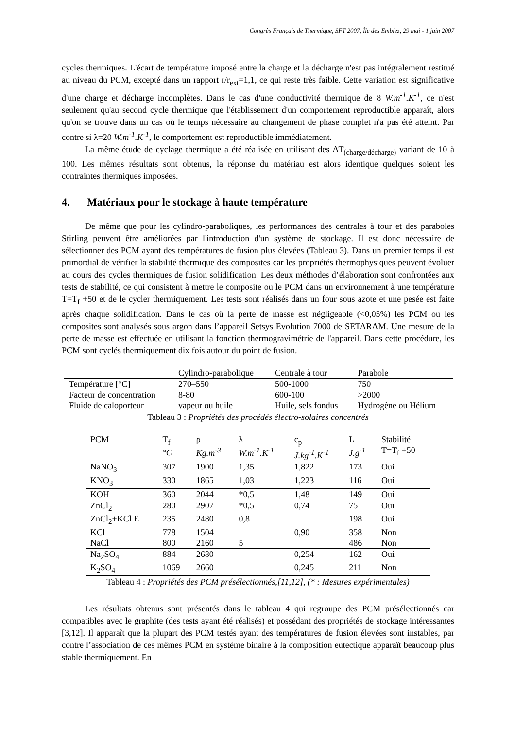Congrès Français de Thermique, SFT 2007, Île des Embiez, 29 mai - 1 juin 2007
cycles thermiques. L'écart de température imposé entre la charge et la décharge n'est pas intégralement restitué au niveau du PCM, excepté dans un rapport r/r<sub>ext</sub>=1,1, ce qui reste très faible. Cette variation est significative d'une charge et décharge incomplètes. Dans le cas d'une conductivité thermique de 8 W.m<sup>-1</sup>.K<sup>-1</sup>, ce n'est seulement qu'au second cycle thermique que l'établissement d'un comportement reproductible apparaît, alors qu'on se trouve dans un cas où le temps nécessaire au changement de phase complet n'a pas été atteint. Par contre si λ=20 W.m<sup>-1</sup>.K<sup>-1</sup>, le comportement est reproductible immédiatement.
La même étude de cyclage thermique a été réalisée en utilisant des ΔT<sub>(charge/décharge)</sub> variant de 10 à 100. Les mêmes résultats sont obtenus, la réponse du matériau est alors identique quelques soient les contraintes thermiques imposées.
4. Matériaux pour le stockage à haute température
De même que pour les cylindro-paraboliques, les performances des centrales à tour et des paraboles Stirling peuvent être améliorées par l'introduction d'un système de stockage. Il est donc nécessaire de sélectionner des PCM ayant des températures de fusion plus élevées (Tableau 3). Dans un premier temps il est primordial de vérifier la stabilité thermique des composites car les propriétés thermophysiques peuvent évoluer au cours des cycles thermiques de fusion solidification. Les deux méthodes d’élaboration sont confrontées aux tests de stabilité, ce qui consistent à mettre le composite ou le PCM dans un environnement à une température T=T<sub>f</sub> +50 et de le cycler thermiquement. Les tests sont réalisés dans un four sous azote et une pesée est faite après chaque solidification. Dans le cas où la perte de masse est négligeable (<0,05%) les PCM ou les composites sont analysés sous argon dans l’appareil Setsys Evolution 7000 de SETARAM. Une mesure de la perte de masse est effectuée en utilisant la fonction thermogravimétrie de l'appareil. Dans cette procédure, les PCM sont cyclés thermiquement dix fois autour du point de fusion.
| | Cylindro-parabolique | Centrale à tour | Parabole |
| --- | --- | --- | --- |
| Température [°C] | 270–550 | 500-1000 | 750 |
| Facteur de concentration | 8-80 | 600-100 | >2000 |
| Fluide de caloporteur | vapeur ou huile | Huile, sels fondus | Hydrogène ou Hélium |
Tableau 3 : Propriétés des procédés électro-solaires concentrés
| PCM | T<sub>f</sub> °C | ρ Kg.m<sup>-3</sup> | λ W.m<sup>-1</sup>.K<sup>-1</sup> | c<sub>p</sub> J.kg<sup>-1</sup>.K<sup>-1</sup> | L J.g<sup>-1</sup> | Stabilité T=T<sub>f</sub> +50 |
| --- | --- | --- | --- | --- | --- | --- |
| NaNO<sub>3</sub> | 307 | 1900 | 1,35 | 1,822 | 173 | Oui |
| KNO<sub>3</sub> | 330 | 1865 | 1,03 | 1,223 | 116 | Oui |
| KOH | 360 | 2044 | *0,5 | 1,48 | 149 | Oui |
| ZnCl<sub>2</sub> | 280 | 2907 | *0,5 | 0,74 | 75 | Oui |
| ZnCl<sub>2</sub>+KCl E | 235 | 2480 | 0,8 | | 198 | Oui |
| KCl | 778 | 1504 | | 0,90 | 358 | Non |
| NaCl | 800 | 2160 | 5 | | 486 | Non |
| Na<sub>2</sub>SO<sub>4</sub> | 884 | 2680 | | 0,254 | 162 | Oui |
| K<sub>2</sub>SO<sub>4</sub> | 1069 | 2660 | | 0,245 | 211 | Non |
Tableau 4 : Propriétés des PCM présélectionnés,[11,12], (* : Mesures expérimentales)
Les résultats obtenus sont présentés dans le tableau 4 qui regroupe des PCM présélectionnés car compatibles avec le graphite (des tests ayant été réalisés) et possédant des propriétés de stockage intéressantes [3,12]. Il apparaît que la plupart des PCM testés ayant des températures de fusion élevées sont instables, par contre l’association de ces mêmes PCM en système binaire à la composition eutectique apparaît beaucoup plus stable thermiquement. En